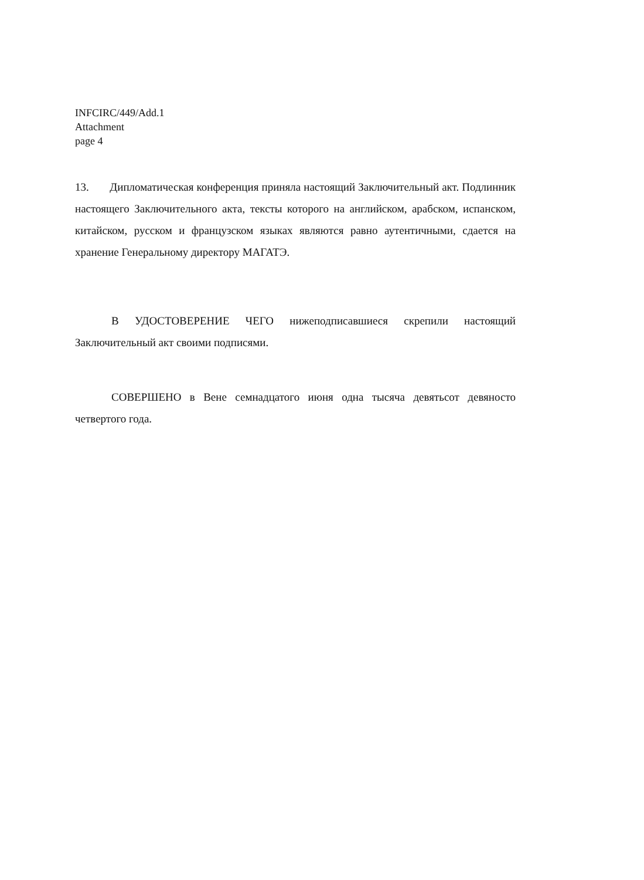INFCIRC/449/Add.1
Attachment
page 4
13. Дипломатическая конференция приняла настоящий Заключительный акт. Подлинник настоящего Заключительного акта, тексты которого на английском, арабском, испанском, китайском, русском и французском языках являются равно аутентичными, сдается на хранение Генеральному директору МАГАТЭ.
В УДОСТОВЕРЕНИЕ ЧЕГО нижеподписавшиеся скрепили настоящий Заключительный акт своими подписями.
СОВЕРШЕНО в Вене семнадцатого июня одна тысяча девятьсот девяносто четвертого года.